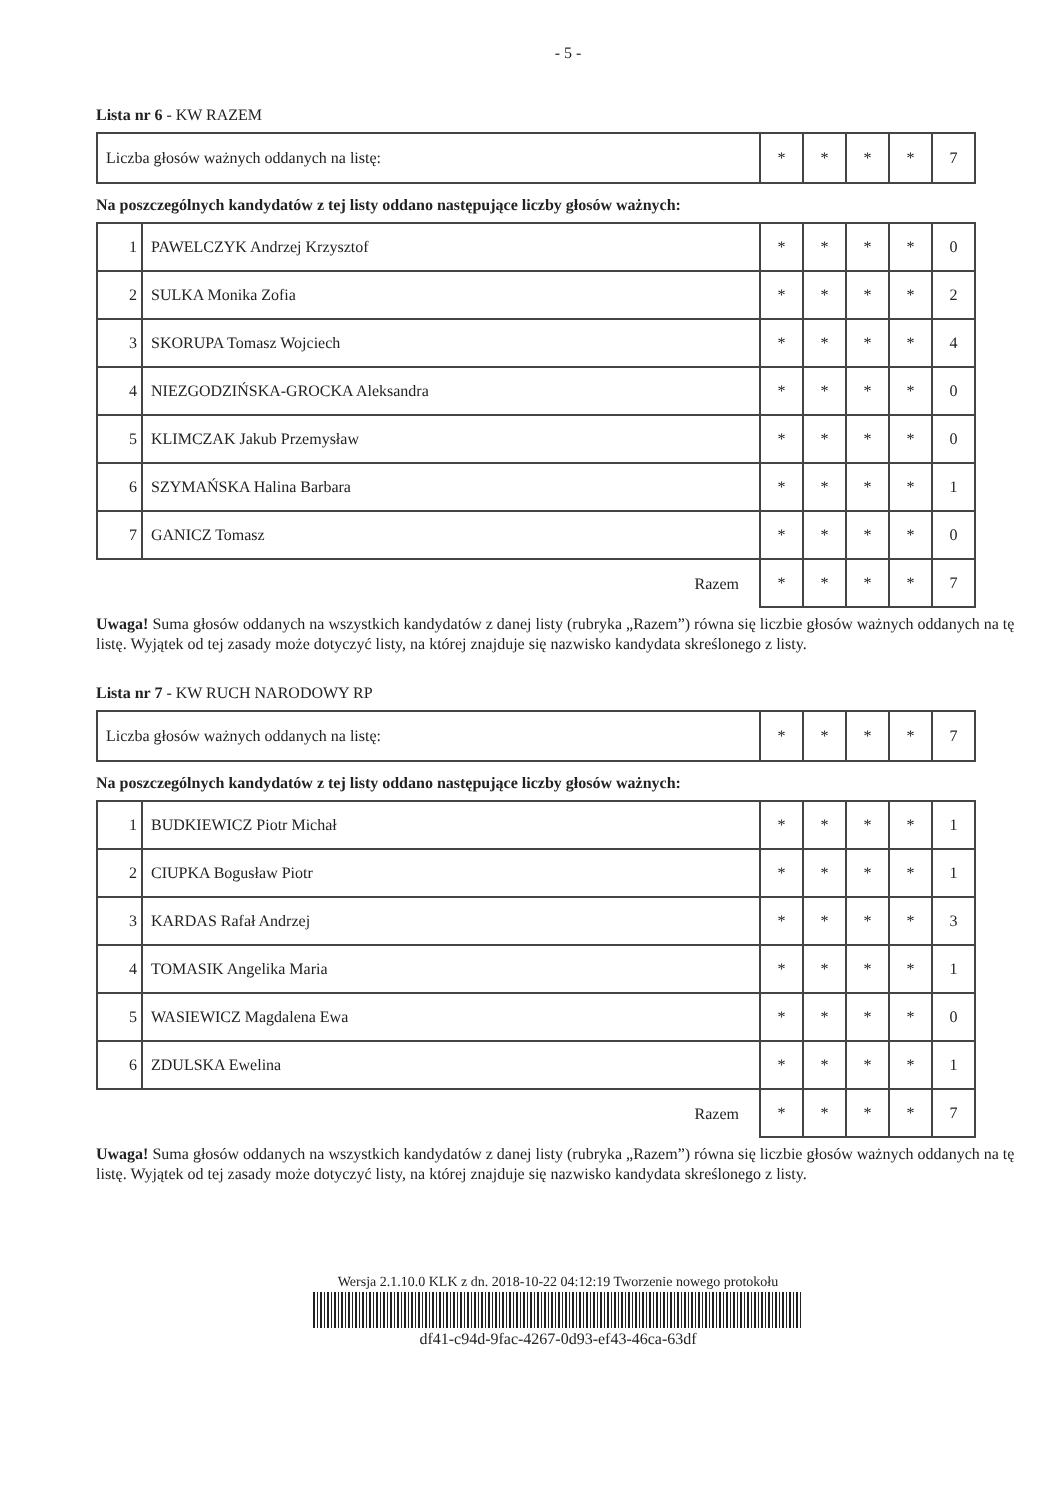- 5 -
Lista nr 6 - KW RAZEM
| Liczba głosów ważnych oddanych na listę: | * | * | * | * | 7 |
Na poszczególnych kandydatów z tej listy oddano następujące liczby głosów ważnych:
| 1 | PAWELCZYK Andrzej Krzysztof | * | * | * | * | 0 |
| 2 | SULKA Monika Zofia | * | * | * | * | 2 |
| 3 | SKORUPA Tomasz Wojciech | * | * | * | * | 4 |
| 4 | NIEZGODZIŃSKA-GROCKA Aleksandra | * | * | * | * | 0 |
| 5 | KLIMCZAK Jakub Przemysław | * | * | * | * | 0 |
| 6 | SZYMAŃSKA Halina Barbara | * | * | * | * | 1 |
| 7 | GANICZ Tomasz | * | * | * | * | 0 |
| Razem | | * | * | * | * | 7 |
Uwaga! Suma głosów oddanych na wszystkich kandydatów z danej listy (rubryka „Razem”) równa się liczbie głosów ważnych oddanych na tę listę. Wyjątek od tej zasady może dotyczyć listy, na której znajduje się nazwisko kandydata skreślonego z listy.
Lista nr 7 - KW RUCH NARODOWY RP
| Liczba głosów ważnych oddanych na listę: | * | * | * | * | 7 |
Na poszczególnych kandydatów z tej listy oddano następujące liczby głosów ważnych:
| 1 | BUDKIEWICZ Piotr Michał | * | * | * | * | 1 |
| 2 | CIUPKA Bogusław Piotr | * | * | * | * | 1 |
| 3 | KARDAS Rafał Andrzej | * | * | * | * | 3 |
| 4 | TOMASIK Angelika Maria | * | * | * | * | 1 |
| 5 | WASIEWICZ Magdalena Ewa | * | * | * | * | 0 |
| 6 | ZDULSKA Ewelina | * | * | * | * | 1 |
| Razem | | * | * | * | * | 7 |
Uwaga! Suma głosów oddanych na wszystkich kandydatów z danej listy (rubryka „Razem”) równa się liczbie głosów ważnych oddanych na tę listę. Wyjątek od tej zasady może dotyczyć listy, na której znajduje się nazwisko kandydata skreślonego z listy.
Wersja 2.1.10.0 KLK z dn. 2018-10-22 04:12:19 Tworzenie nowego protokołu
df41-c94d-9fac-4267-0d93-ef43-46ca-63df